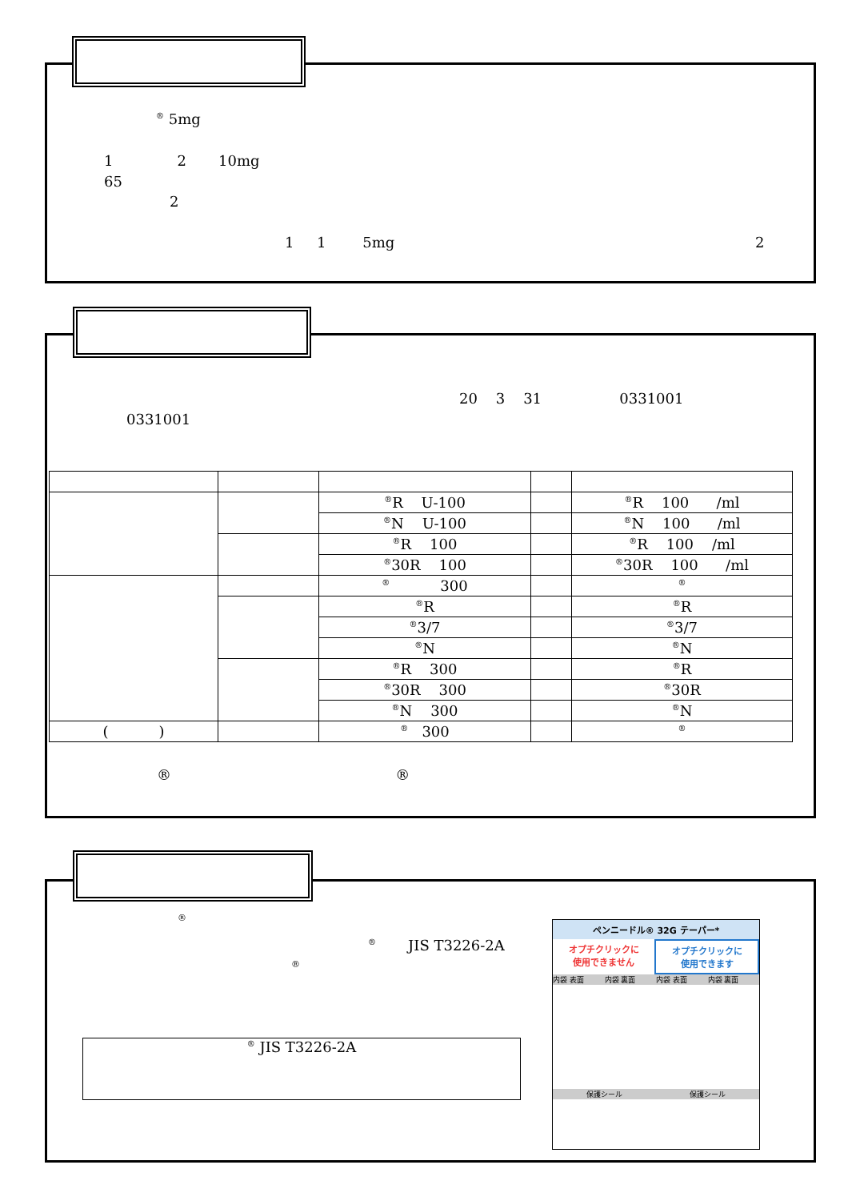<sup>®</sup> 5mg
1 2 10mg
65
2
1 1 5mg 2
20 3 31 0331001
0331001
| | | <sup>®</sup>R U-100 | | <sup>®</sup>R 100 /ml |
| | | <sup>®</sup>N U-100 | | <sup>®</sup>N 100 /ml |
| | | <sup>®</sup>R 100 | | <sup>®</sup>R 100 /ml |
| | | <sup>®</sup>30R 100 | | <sup>®</sup>30R 100 /ml |
| | | <sup>®</sup> 300 | | <sup>®</sup> |
| | | <sup>®</sup>R | | <sup>®</sup>R |
| | | <sup>®</sup>3/7 | | <sup>®</sup>3/7 |
| | | <sup>®</sup>N | | <sup>®</sup>N |
| | | <sup>®</sup>R 300 | | <sup>®</sup>R |
| | | <sup>®</sup>30R 300 | | <sup>®</sup>30R |
| | | <sup>®</sup>N 300 | | <sup>®</sup>N |
| ( ) | | <sup>®</sup> 300 | | <sup>®</sup> |
® ®
®
<sup>®</sup> JIS T3226-2A
®
<sup>®</sup> JIS T3226-2A
ペンニードル® 32G テーパー*
オプチクリックに
使用できません
オプチクリックに
使用できます
内袋 表面 内袋 裏面 内袋 表面 内袋 裏面
保護シール 保護シール